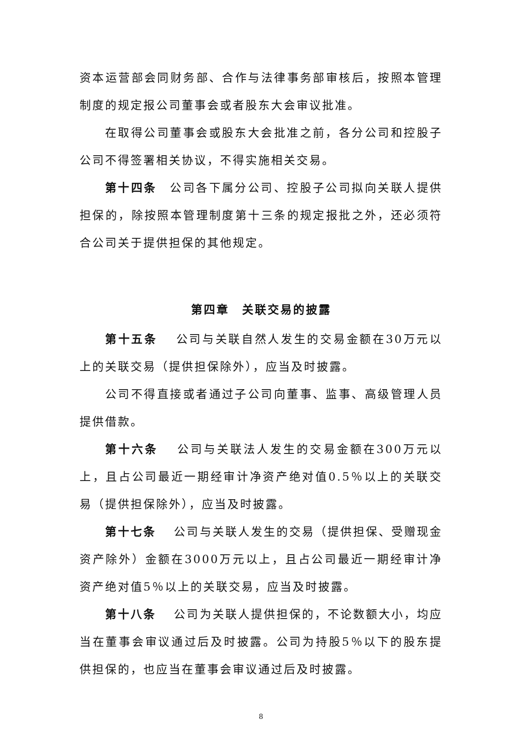资本运营部会同财务部、合作与法律事务部审核后，按照本管理制度的规定报公司董事会或者股东大会审议批准。
在取得公司董事会或股东大会批准之前，各分公司和控股子公司不得签署相关协议，不得实施相关交易。
第十四条　公司各下属分公司、控股子公司拟向关联人提供担保的，除按照本管理制度第十三条的规定报批之外，还必须符合公司关于提供担保的其他规定。
第四章　关联交易的披露
第十五条　 公司与关联自然人发生的交易金额在30万元以上的关联交易（提供担保除外），应当及时披露。
公司不得直接或者通过子公司向董事、监事、高级管理人员提供借款。
第十六条　 公司与关联法人发生的交易金额在300万元以上，且占公司最近一期经审计净资产绝对值0.5％以上的关联交易（提供担保除外），应当及时披露。
第十七条　 公司与关联人发生的交易（提供担保、受赠现金资产除外）金额在3000万元以上，且占公司最近一期经审计净资产绝对值5％以上的关联交易，应当及时披露。
第十八条　 公司为关联人提供担保的，不论数额大小，均应当在董事会审议通过后及时披露。公司为持股5％以下的股东提供担保的，也应当在董事会审议通过后及时披露。
8